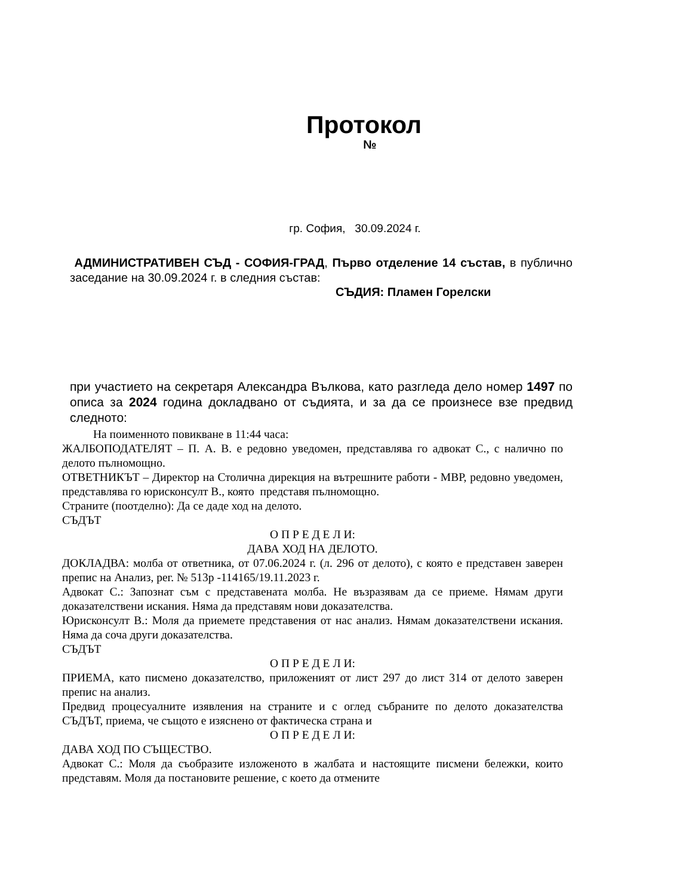Протокол
№
гр. София, 30.09.2024 г.
АДМИНИСТРАТИВЕН СЪД - СОФИЯ-ГРАД, Първо отделение 14 състав, в публично заседание на 30.09.2024 г. в следния състав:
СЪДИЯ: Пламен Горелски
при участието на секретаря Александра Вълкова, като разгледа дело номер 1497 по описа за 2024 година докладвано от съдията, и за да се произнесе взе предвид следното:
На поименното повикване в 11:44 часа:
ЖАЛБОПОДАТЕЛЯТ – П. А. В. е редовно уведомен, представлява го адвокат С., с налично по делото пълномощно.
ОТВЕТНИКЪТ – Директор на Столична дирекция на вътрешните работи - МВР, редовно уведомен, представлява го юрисконсулт В., която представя пълномощно.
Страните (поотделно): Да се даде ход на делото.
СЪДЪТ
О П Р Е Д Е Л И:
ДАВА ХОД НА ДЕЛОТО.
ДОКЛАДВА: молба от ответника, от 07.06.2024 г. (л. 296 от делото), с която е представен заверен препис на Анализ, рег. № 513р -114165/19.11.2023 г.
Адвокат С.: Запознат съм с представената молба. Не възразявам да се приеме. Нямам други доказателствени искания. Няма да представям нови доказателства.
Юрисконсулт В.: Моля да приемете представения от нас анализ. Нямам доказателствени искания. Няма да соча други доказателства.
СЪДЪТ
О П Р Е Д Е Л И:
ПРИЕМА, като писмено доказателство, приложеният от лист 297 до лист 314 от делото заверен препис на анализ.
Предвид процесуалните изявления на страните и с оглед събраните по делото доказателства СЪДЪТ, приема, че същото е изяснено от фактическа страна и
О П Р Е Д Е Л И:
ДАВА ХОД ПО СЪЩЕСТВО.
Адвокат С.: Моля да съобразите изложеното в жалбата и настоящите писмени бележки, които представям. Моля да постановите решение, с което да отмените